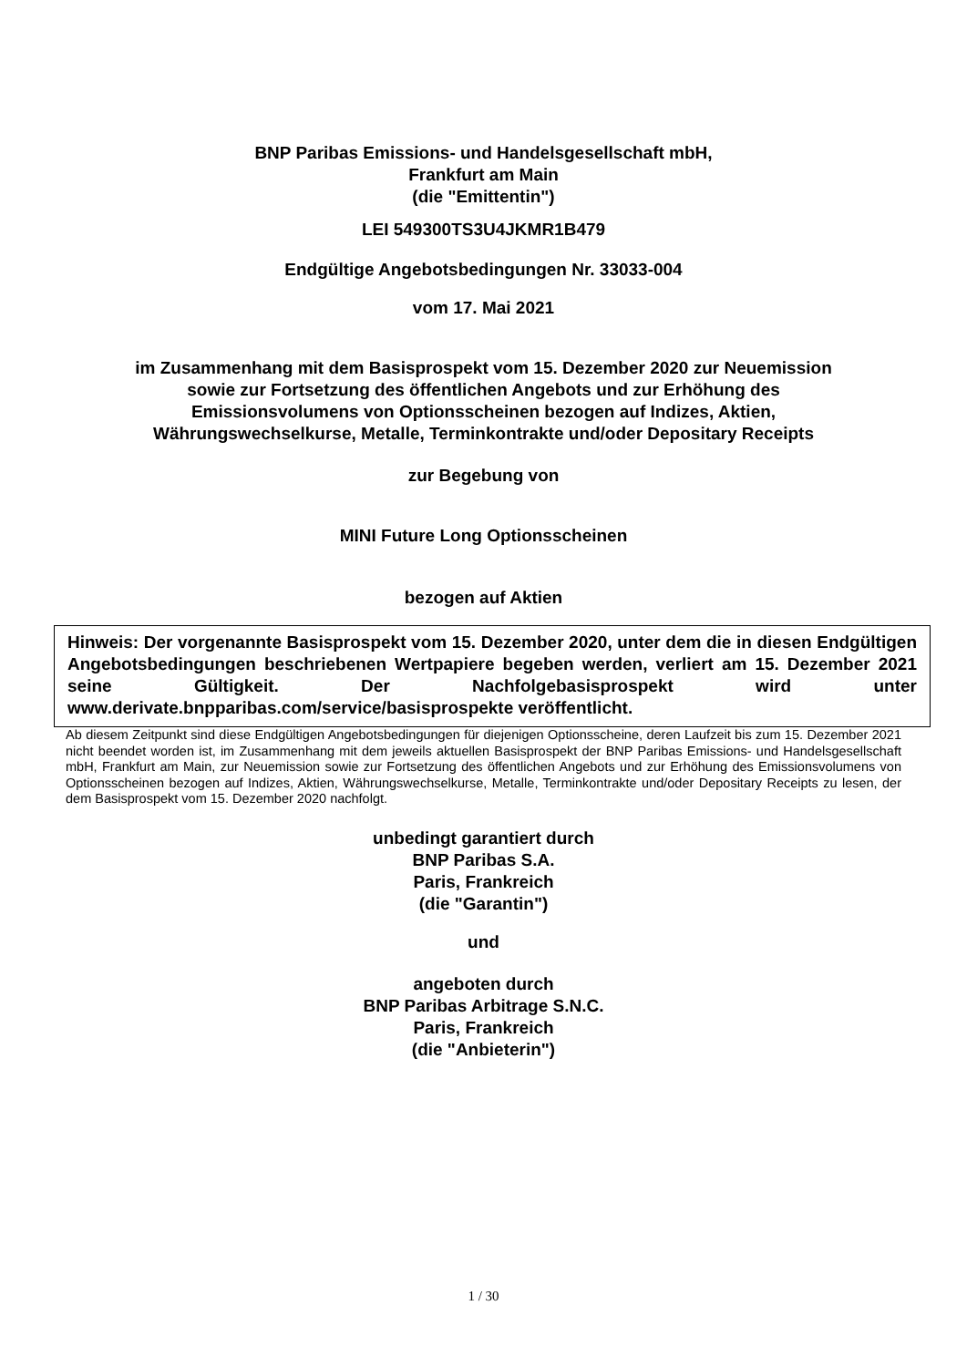BNP Paribas Emissions- und Handelsgesellschaft mbH,
Frankfurt am Main
(die "Emittentin")
LEI 549300TS3U4JKMR1B479
Endgültige Angebotsbedingungen Nr. 33033-004
vom 17. Mai 2021
im Zusammenhang mit dem Basisprospekt vom 15. Dezember 2020 zur Neuemission
sowie zur Fortsetzung des öffentlichen Angebots und zur Erhöhung des
Emissionsvolumens von Optionsscheinen bezogen auf Indizes, Aktien,
Währungswechselkurse, Metalle, Terminkontrakte und/oder Depositary Receipts
zur Begebung von
MINI Future Long Optionsscheinen
bezogen auf Aktien
Hinweis: Der vorgenannte Basisprospekt vom 15. Dezember 2020, unter dem die in diesen Endgültigen Angebotsbedingungen beschriebenen Wertpapiere begeben werden, verliert am 15. Dezember 2021 seine Gültigkeit. Der Nachfolgebasisprospekt wird unter www.derivate.bnpparibas.com/service/basisprospekte veröffentlicht.
Ab diesem Zeitpunkt sind diese Endgültigen Angebotsbedingungen für diejenigen Optionsscheine, deren Laufzeit bis zum 15. Dezember 2021 nicht beendet worden ist, im Zusammenhang mit dem jeweils aktuellen Basisprospekt der BNP Paribas Emissions- und Handelsgesellschaft mbH, Frankfurt am Main, zur Neuemission sowie zur Fortsetzung des öffentlichen Angebots und zur Erhöhung des Emissionsvolumens von Optionsscheinen bezogen auf Indizes, Aktien, Währungswechselkurse, Metalle, Terminkontrakte und/oder Depositary Receipts zu lesen, der dem Basisprospekt vom 15. Dezember 2020 nachfolgt.
unbedingt garantiert durch
BNP Paribas S.A.
Paris, Frankreich
(die "Garantin")
und
angeboten durch
BNP Paribas Arbitrage S.N.C.
Paris, Frankreich
(die "Anbieterin")
1 / 30